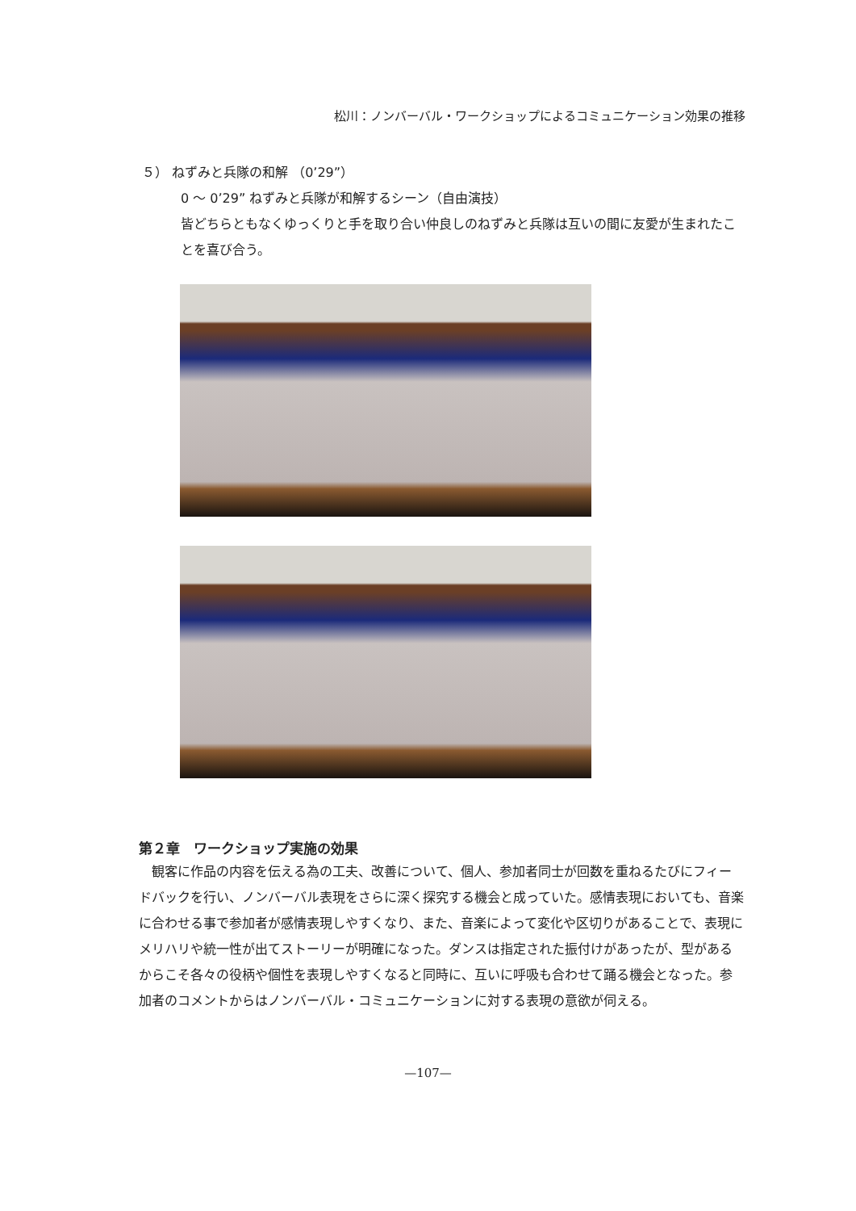松川：ノンバーバル・ワークショップによるコミュニケーション効果の推移
５） ねずみと兵隊の和解 （0’29”）
0 ～ 0’29” ねずみと兵隊が和解するシーン（自由演技）
皆どちらともなくゆっくりと手を取り合い仲良しのねずみと兵隊は互いの間に友愛が生まれたことを喜び合う。
第２章　ワークショップ実施の効果
観客に作品の内容を伝える為の工夫、改善について、個人、参加者同士が回数を重ねるたびにフィードバックを行い、ノンバーバル表現をさらに深く探究する機会と成っていた。感情表現においても、音楽に合わせる事で参加者が感情表現しやすくなり、また、音楽によって変化や区切りがあることで、表現にメリハリや統一性が出てストーリーが明確になった。ダンスは指定された振付けがあったが、型があるからこそ各々の役柄や個性を表現しやすくなると同時に、互いに呼吸も合わせて踊る機会となった。参加者のコメントからはノンバーバル・コミュニケーションに対する表現の意欲が伺える。
—107—